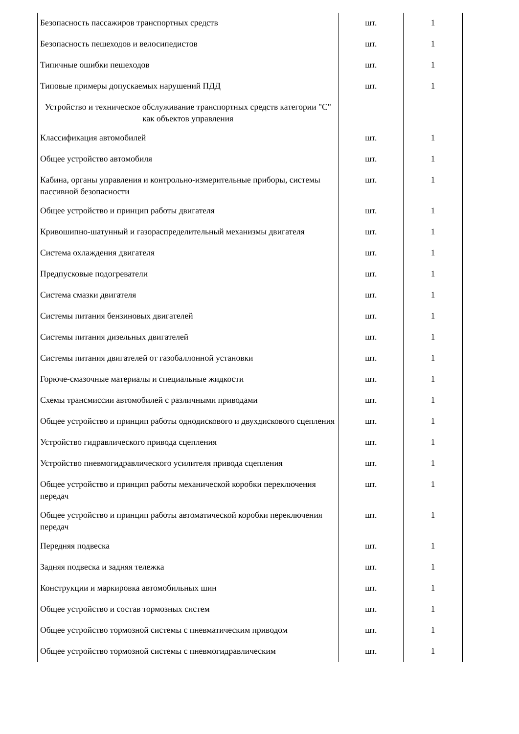| Безопасность пассажиров транспортных средств | шт. | 1 |
| Безопасность пешеходов и велосипедистов | шт. | 1 |
| Типичные ошибки пешеходов | шт. | 1 |
| Типовые примеры допускаемых нарушений ПДД | шт. | 1 |
| Устройство и техническое обслуживание транспортных средств категории "C" как объектов управления | | |
| Классификация автомобилей | шт. | 1 |
| Общее устройство автомобиля | шт. | 1 |
| Кабина, органы управления и контрольно-измерительные приборы, системы пассивной безопасности | шт. | 1 |
| Общее устройство и принцип работы двигателя | шт. | 1 |
| Кривошипно-шатунный и газораспределительный механизмы двигателя | шт. | 1 |
| Система охлаждения двигателя | шт. | 1 |
| Предпусковые подогреватели | шт. | 1 |
| Система смазки двигателя | шт. | 1 |
| Системы питания бензиновых двигателей | шт. | 1 |
| Системы питания дизельных двигателей | шт. | 1 |
| Системы питания двигателей от газобаллонной установки | шт. | 1 |
| Горюче-смазочные материалы и специальные жидкости | шт. | 1 |
| Схемы трансмиссии автомобилей с различными приводами | шт. | 1 |
| Общее устройство и принцип работы однодискового и двухдискового сцепления | шт. | 1 |
| Устройство гидравлического привода сцепления | шт. | 1 |
| Устройство пневмогидравлического усилителя привода сцепления | шт. | 1 |
| Общее устройство и принцип работы механической коробки переключения передач | шт. | 1 |
| Общее устройство и принцип работы автоматической коробки переключения передач | шт. | 1 |
| Передняя подвеска | шт. | 1 |
| Задняя подвеска и задняя тележка | шт. | 1 |
| Конструкции и маркировка автомобильных шин | шт. | 1 |
| Общее устройство и состав тормозных систем | шт. | 1 |
| Общее устройство тормозной системы с пневматическим приводом | шт. | 1 |
| Общее устройство тормозной системы с пневмогидравлическим | шт. | 1 |